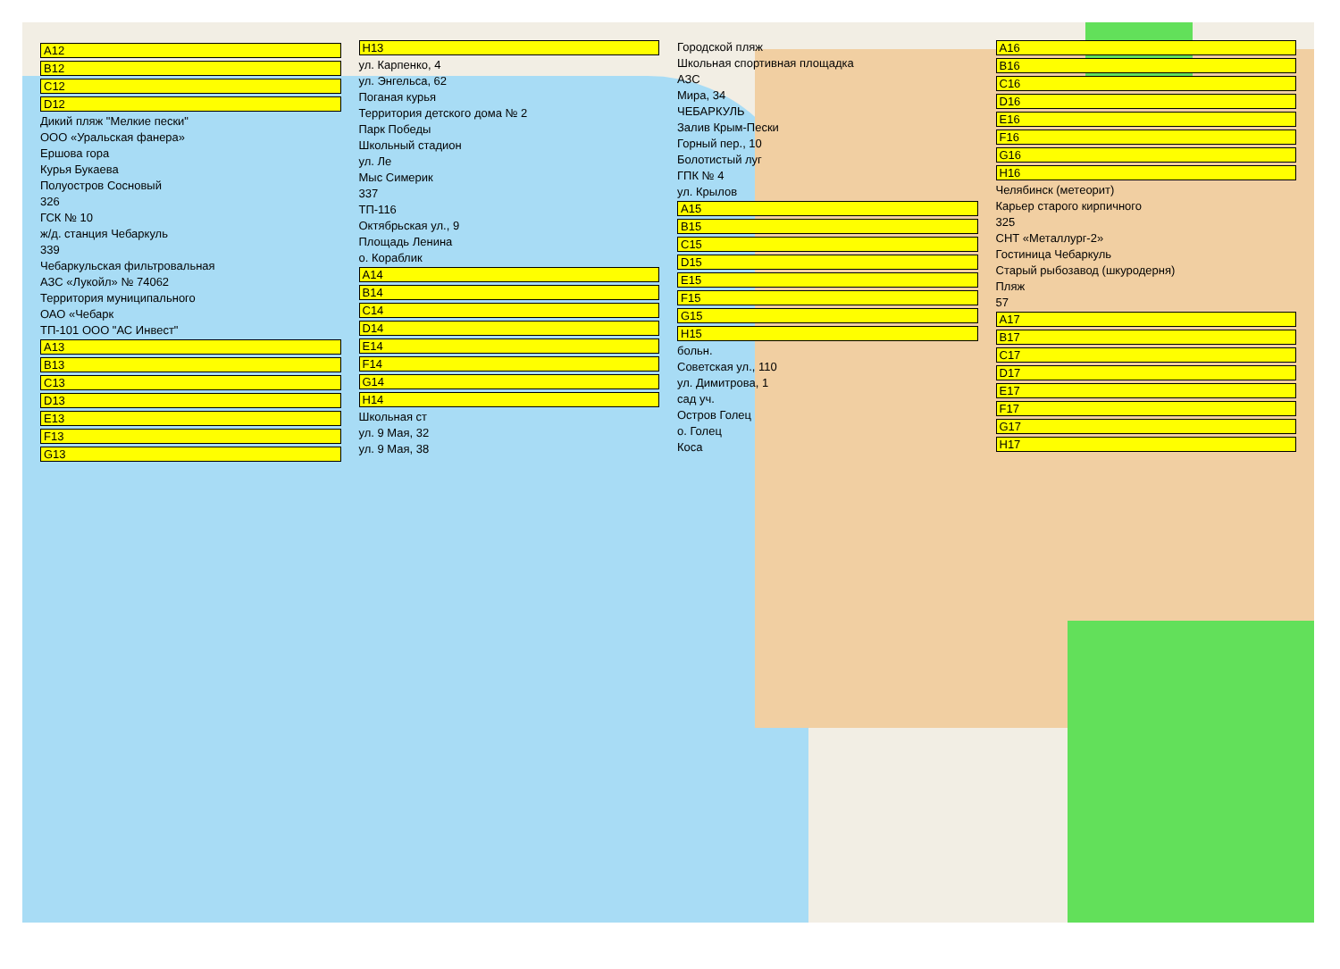A12
B12
C12
D12
Дикий пляж "Мелкие пески"
ООО «Уральская фанера»
Ершова гора
Курья Букаева
Полуостров Сосновый
326
ГСК № 10
ж/д. станция Чебаркуль
339
Чебаркульская фильтровальная
АЗС «Лукойл» № 74062
Территория муниципального
ОАО «Чебарк
ТП-101 ООО "АС Инвест"
A13
B13
C13
D13
E13
F13
G13
H13
ул. Карпенко, 4
ул. Энгельса, 62
Поганая курья
Территория детского дома № 2
Парк Победы
Школьный стадион
ул. Ле
Мыс Симерик
337
ТП-116
Октябрьская ул., 9
Площадь Ленина
о. Кораблик
A14
B14
C14
D14
E14
F14
G14
H14
Школьная ст
ул. 9 Мая, 32
ул. 9 Мая, 38
Городской пляж
Школьная спортивная площадка
АЗС
Мира, 34
ЧЕБАРКУЛЬ
Залив Крым-Пески
Горный пер., 10
Болотистый луг
ГПК № 4
ул. Крылов
A15
B15
C15
D15
E15
F15
G15
H15
больн.
Советская ул., 110
ул. Димитрова, 1
сад уч.
Остров Голец
о. Голец
Коса
A16
B16
C16
D16
E16
F16
G16
H16
Челябинск (метеорит)
Карьер старого кирпичного
325
СНТ «Металлург-2»
Гостиница Чебаркуль
Старый рыбозавод (шкуродерня)
Пляж
57
A17
B17
C17
D17
E17
F17
G17
H17